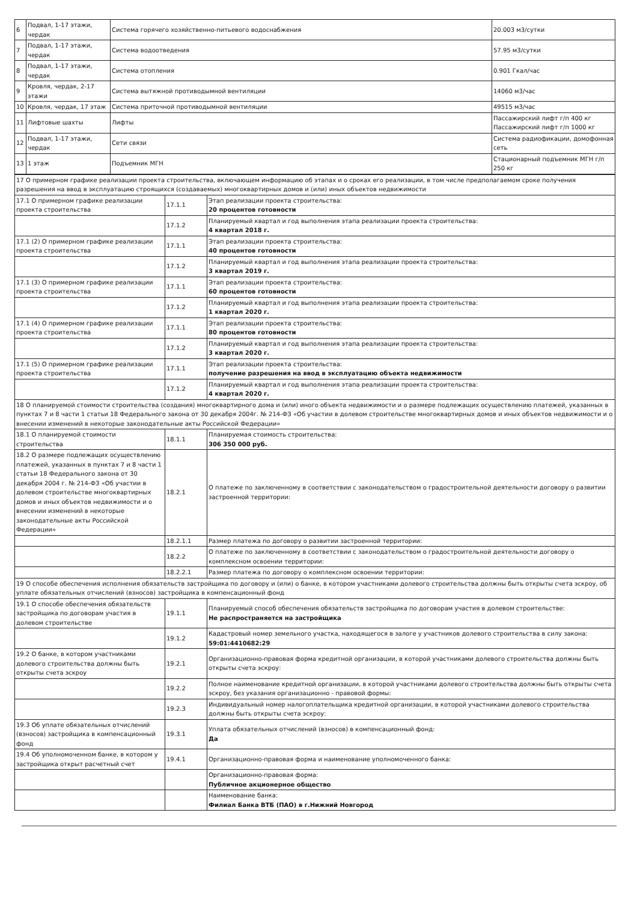| 6 | Подвал, 1-17 этажи, чердак | Система горячего хозяйственно-питьевого водоснабжения | 20.003 м3/сутки |
| 7 | Подвал, 1-17 этажи, чердак | Система водоотведения | 57.95 м3/сутки |
| 8 | Подвал, 1-17 этажи, чердак | Система отопления | 0.901 Гкал/час |
| 9 | Кровля, чердак, 2-17 этажи | Система вытяжной противодымной вентиляции | 14060 м3/час |
| 10 | Кровля, чердак, 17 этаж | Система приточной противодымной вентиляции | 49515 м3/час |
| 11 | Лифтовые шахты | Лифты | Пассажирский лифт г/п 400 кг Пассажирский лифт г/п 1000 кг |
| 12 | Подвал, 1-17 этажи, чердак | Сети связи | Система радиофикации, домофонная сеть |
| 13 | 1 этаж | Подъемник МГН | Стационарный подъемник МГН г/п 250 кг |
| 17 О примерном графике реализации проекта строительства, включающем информацию об этапах и о сроках его реализации, в том числе предполагаемом сроке получения разрешения на ввод в эксплуатацию строящихся (создаваемых) многоквартирных домов и (или) иных объектов недвижимости | | |
| 17.1 О примерном графике реализации проекта строительства | 17.1.1 | Этап реализации проекта строительства: 20 процентов готовности |
| | 17.1.2 | Планируемый квартал и год выполнения этапа реализации проекта строительства: 4 квартал 2018 г. |
| 17.1 (2) О примерном графике реализации проекта строительства | 17.1.1 | Этап реализации проекта строительства: 40 процентов готовности |
| | 17.1.2 | Планируемый квартал и год выполнения этапа реализации проекта строительства: 3 квартал 2019 г. |
| 17.1 (3) О примерном графике реализации проекта строительства | 17.1.1 | Этап реализации проекта строительства: 60 процентов готовности |
| | 17.1.2 | Планируемый квартал и год выполнения этапа реализации проекта строительства: 1 квартал 2020 г. |
| 17.1 (4) О примерном графике реализации проекта строительства | 17.1.1 | Этап реализации проекта строительства: 80 процентов готовности |
| | 17.1.2 | Планируемый квартал и год выполнения этапа реализации проекта строительства: 3 квартал 2020 г. |
| 17.1 (5) О примерном графике реализации проекта строительства | 17.1.1 | Этап реализации проекта строительства: получение разрешения на ввод в эксплуатацию объекта недвижимости |
| | 17.1.2 | Планируемый квартал и год выполнения этапа реализации проекта строительства: 4 квартал 2020 г. |
| 18 О планируемой стоимости строительства (создания) многоквартирного дома и (или) иного объекта недвижимости и о размере подлежащих осуществлению платежей, указанных в пунктах 7 и 8 части 1 статьи 18 Федерального закона от 30 декабря 2004г. № 214-ФЗ «Об участии в долевом строительстве многоквартирных домов и иных объектов недвижимости и о внесении изменений в некоторые законодательные акты Российской Федерации» | | |
| 18.1 О планируемой стоимости строительства | 18.1.1 | Планируемая стоимость строительства: 306 350 000 руб. |
| 18.2 О размере подлежащих осуществлению платежей, указанных в пунктах 7 и 8 части 1 статьи 18 Федерального закона от 30 декабря 2004 г. № 214-ФЗ «Об участии в долевом строительстве многоквартирных домов и иных объектов недвижимости и о внесении изменений в некоторые законодательные акты Российской Федерации» | 18.2.1 | О платеже по заключенному в соответствии с законодательством о градостроительной деятельности договору о развитии застроенной территории: |
| | 18.2.1.1 | Размер платежа по договору о развитии застроенной территории: |
| | 18.2.2 | О платеже по заключенному в соответствии с законодательством о градостроительной деятельности договору о комплексном освоении территории: |
| | 18.2.2.1 | Размер платежа по договору о комплексном освоении территории: |
| 19 О способе обеспечения исполнения обязательств застройщика по договору и (или) о банке, в котором участниками долевого строительства должны быть открыты счета эскроу, об уплате обязательных отчислений (взносов) застройщика в компенсационный фонд | | |
| 19.1 О способе обеспечения обязательств застройщика по договорам участия в долевом строительстве | 19.1.1 | Планируемый способ обеспечения обязательств застройщика по договорам участия в долевом строительстве: Не распространяется на застройщика |
| | 19.1.2 | Кадастровый номер земельного участка, находящегося в залоге у участников долевого строительства в силу закона: 59:01:4410682:29 |
| 19.2 О банке, в котором участниками долевого строительства должны быть открыты счета эскроу | 19.2.1 | Организационно-правовая форма кредитной организации, в которой участниками долевого строительства должны быть открыты счета эскроу: |
| | 19.2.2 | Полное наименование кредитной организации, в которой участниками долевого строительства должны быть открыты счета эскроу, без указания организационно - правовой формы: |
| | 19.2.3 | Индивидуальный номер налогоплательщика кредитной организации, в которой участниками долевого строительства должны быть открыты счета эскроу: |
| 19.3 Об уплате обязательных отчислений (взносов) застройщика в компенсационный фонд | 19.3.1 | Уплата обязательных отчислений (взносов) в компенсационный фонд: Да |
| 19.4 Об уполномоченном банке, в котором у застройщика открыт расчетный счет | 19.4.1 | Организационно-правовая форма и наименование уполномоченного банка: |
| | | Организационно-правовая форма: Публичное акционерное общество |
| | | Наименование банка: Филиал Банка ВТБ (ПАО) в г.Нижний Новгород |